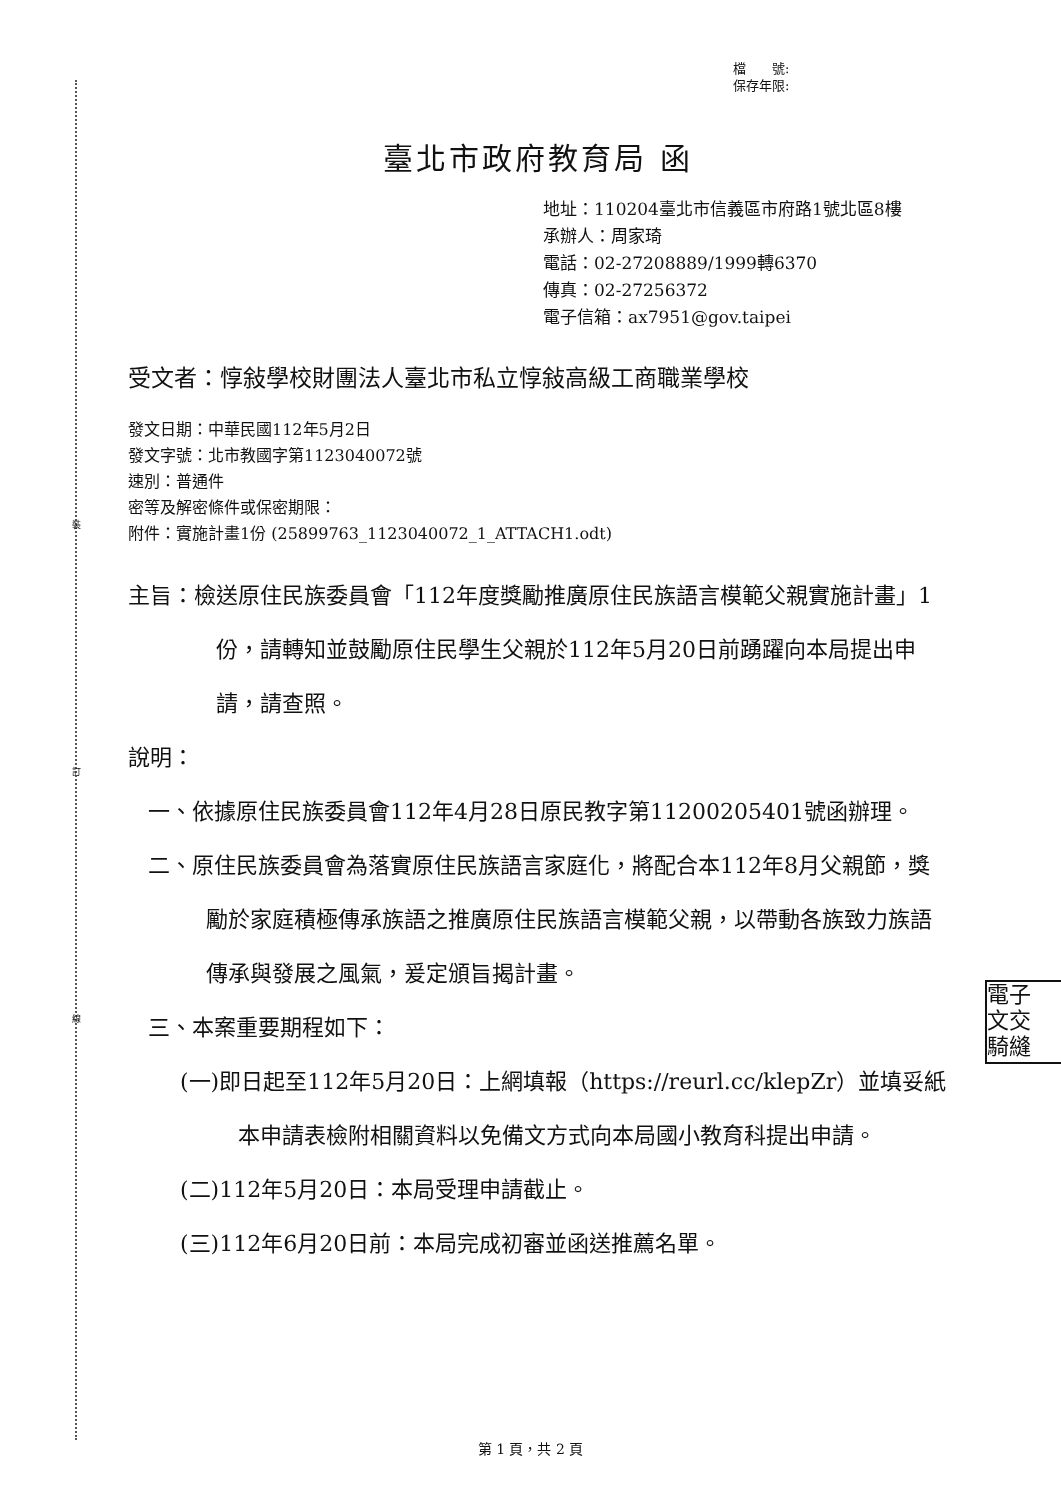裝
訂
線
檔　　號:
保存年限:
臺北市政府教育局 函
地址：110204臺北市信義區市府路1號北區8樓
承辦人：周家琦
電話：02-27208889/1999轉6370
傳真：02-27256372
電子信箱：ax7951@gov.taipei
受文者：惇敍學校財團法人臺北市私立惇敍高級工商職業學校
發文日期：中華民國112年5月2日
發文字號：北市教國字第1123040072號
速別：普通件
密等及解密條件或保密期限：
附件：實施計畫1份 (25899763_1123040072_1_ATTACH1.odt)
主旨：檢送原住民族委員會「112年度獎勵推廣原住民族語言模範父親實施計畫」1份，請轉知並鼓勵原住民學生父親於112年5月20日前踴躍向本局提出申請，請查照。
說明：
一、依據原住民族委員會112年4月28日原民教字第11200205401號函辦理。
二、原住民族委員會為落實原住民族語言家庭化，將配合本112年8月父親節，獎勵於家庭積極傳承族語之推廣原住民族語言模範父親，以帶動各族致力族語傳承與發展之風氣，爰定頒旨揭計畫。
三、本案重要期程如下：
(一)即日起至112年5月20日：上網填報（https://reurl.cc/klepZr）並填妥紙本申請表檢附相關資料以免備文方式向本局國小教育科提出申請。
(二)112年5月20日：本局受理申請截止。
(三)112年6月20日前：本局完成初審並函送推薦名單。
電子
文交
騎縫
第 1 頁，共 2 頁